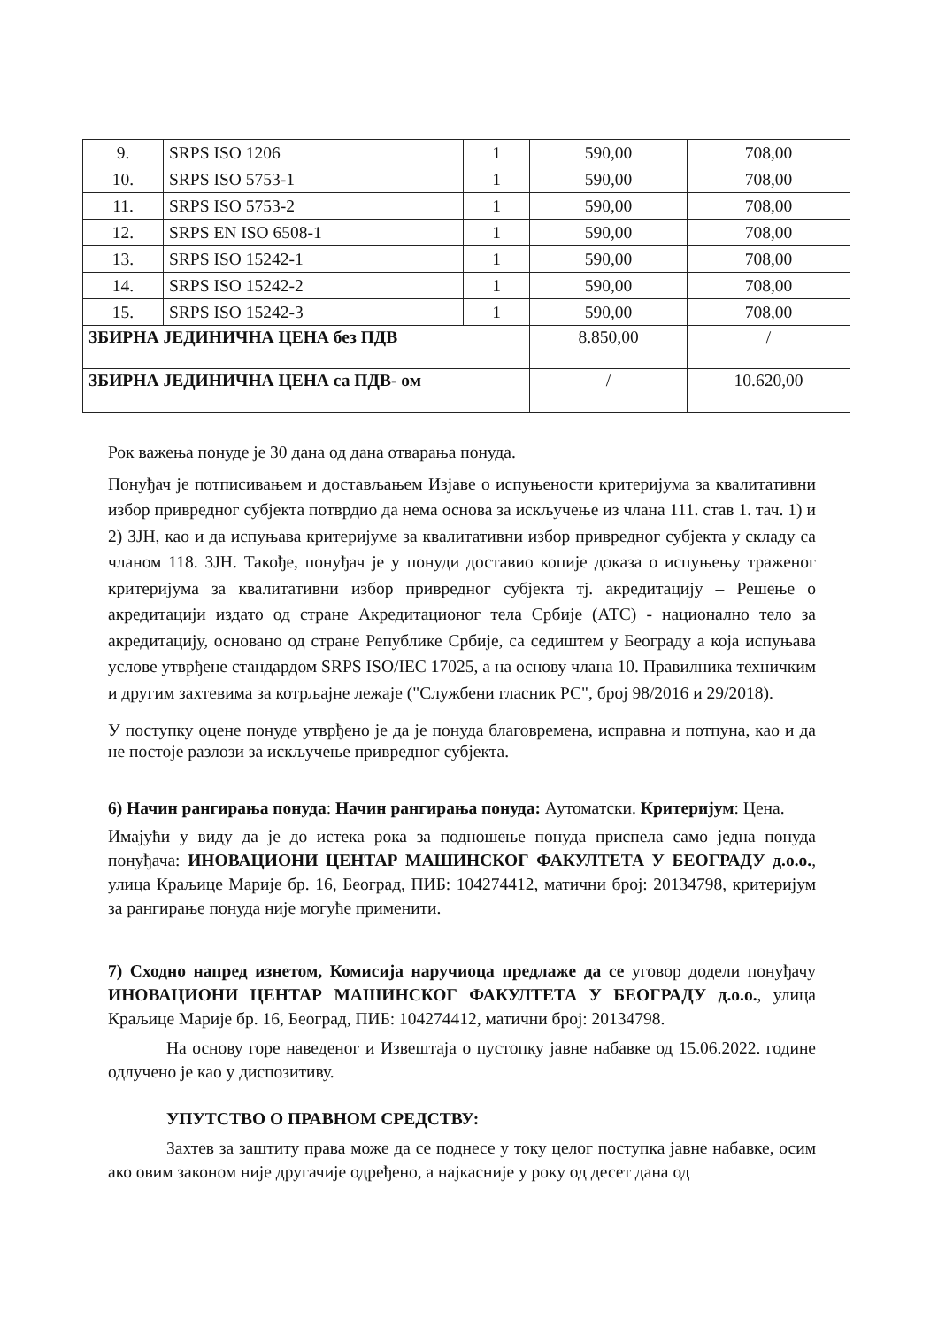| 9. | SRPS ISO 1206 | 1 | 590,00 | 708,00 |
| 10. | SRPS ISO 5753-1 | 1 | 590,00 | 708,00 |
| 11. | SRPS ISO 5753-2 | 1 | 590,00 | 708,00 |
| 12. | SRPS EN ISO 6508-1 | 1 | 590,00 | 708,00 |
| 13. | SRPS ISO 15242-1 | 1 | 590,00 | 708,00 |
| 14. | SRPS ISO 15242-2 | 1 | 590,00 | 708,00 |
| 15. | SRPS ISO 15242-3 | 1 | 590,00 | 708,00 |
| ЗБИРНА ЈЕДИНИЧНА ЦЕНА без ПДВ | | | 8.850,00 | / |
| ЗБИРНА ЈЕДИНИЧНА ЦЕНА са ПДВ- ом | | | / | 10.620,00 |
Рок важења понуде је 30 дана од дана отварања понуда.
Понуђач је потписивањем и достављањем Изјаве о испуњености критеријума за квалитативни избор привредног субјекта потврдио да нема основа за искључење из члана 111. став 1. тач. 1) и 2) ЗЈН, као и да испуњава критеријуме за квалитативни избор привредног субјекта у складу са чланом 118. ЗЈН. Такође, понуђач је у понуди доставио копије доказа о испуњењу траженог критеријума за квалитативни избор привредног субјекта тј. акредитацију – Решење о акредитацији издато од стране Акредитационог тела Србије (АТС) - национално тело за акредитацију, основано од стране Републике Србије, са седиштем у Београду а која испуњава услове утврђене стандардом SRPS ISO/IEC 17025, а на основу члана 10. Правилника техничким и другим захтевима за котрљајне лежаје ("Службени гласник РС", број 98/2016 и 29/2018).
У поступку оцене понуде утврђено је да је понуда благовремена, исправна и потпуна, као и да не постоје разлози за искључење привредног субјекта.
6) Начин рангирања понуда: Начин рангирања понуда: Аутоматски. Критеријум: Цена.
Имајући у виду да је до истека рока за подношење понуда приспела само једна понуда понуђача: ИНОВАЦИОНИ ЦЕНТАР МАШИНСКОГ ФАКУЛТЕТА У БЕОГРАДУ д.о.о., улица Краљице Марије бр. 16, Београд, ПИБ: 104274412, матични број: 20134798, критеријум за рангирање понуда није могуће применити.
7) Сходно напред изнетом, Комисија наручиоца предлаже да се уговор додели понуђачу ИНОВАЦИОНИ ЦЕНТАР МАШИНСКОГ ФАКУЛТЕТА У БЕОГРАДУ д.о.о., улица Краљице Марије бр. 16, Београд, ПИБ: 104274412, матични број: 20134798.
На основу горе наведеног и Извештаја о пустопку јавне набавке од 15.06.2022. године одлучено је као у диспозитиву.
УПУТСТВО О ПРАВНОМ СРЕДСТВУ:
Захтев за заштиту права може да се поднесе у току целог поступка јавне набавке, осим ако овим законом није другачије одређено, а најкасније у року од десет дана од